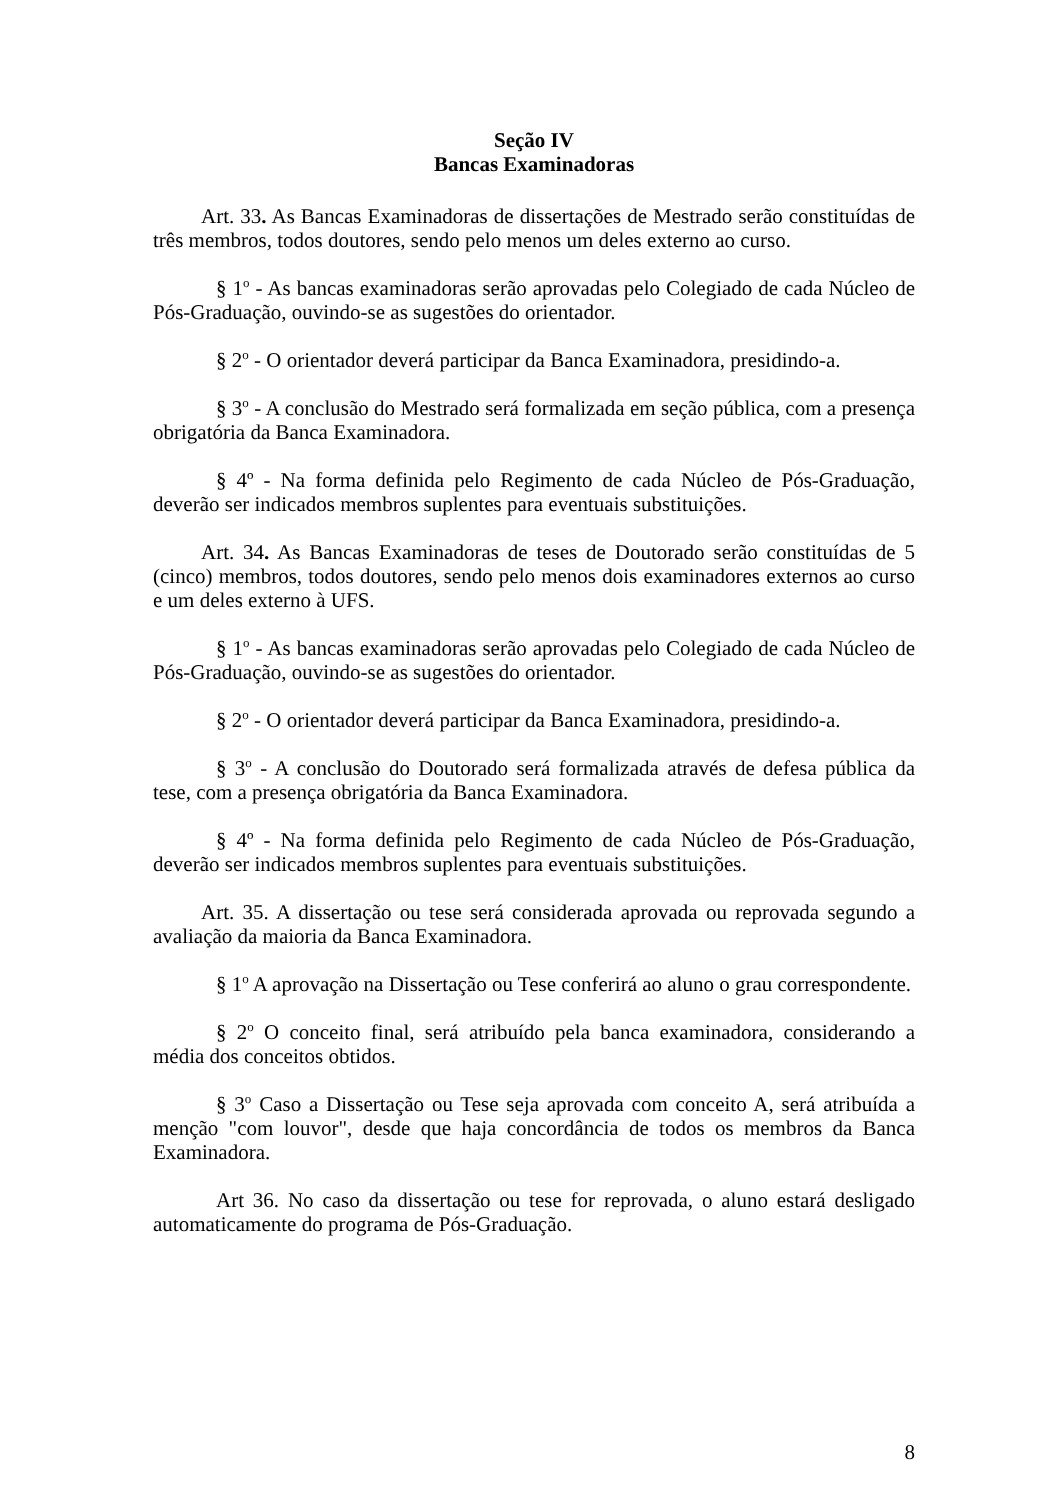Seção IV
Bancas Examinadoras
Art. 33. As Bancas Examinadoras de dissertações de Mestrado serão constituídas de três membros, todos doutores, sendo pelo menos um deles externo ao curso.
§ 1<sup>o</sup> - As bancas examinadoras serão aprovadas pelo Colegiado de cada Núcleo de Pós-Graduação, ouvindo-se as sugestões do orientador.
§ 2<sup>o</sup> - O orientador deverá participar da Banca Examinadora, presidindo-a.
§ 3<sup>o</sup> - A conclusão do Mestrado será formalizada em seção pública, com a presença obrigatória da Banca Examinadora.
§ 4º - Na forma definida pelo Regimento de cada Núcleo de Pós-Graduação, deverão ser indicados membros suplentes para eventuais substituições.
Art. 34. As Bancas Examinadoras de teses de Doutorado serão constituídas de 5 (cinco) membros, todos doutores, sendo pelo menos dois examinadores externos ao curso e um deles externo à UFS.
§ 1<sup>o</sup> - As bancas examinadoras serão aprovadas pelo Colegiado de cada Núcleo de Pós-Graduação, ouvindo-se as sugestões do orientador.
§ 2<sup>o</sup> - O orientador deverá participar da Banca Examinadora, presidindo-a.
§ 3<sup>o</sup> - A conclusão do Doutorado será formalizada através de defesa pública da tese, com a presença obrigatória da Banca Examinadora.
§ 4º - Na forma definida pelo Regimento de cada Núcleo de Pós-Graduação, deverão ser indicados membros suplentes para eventuais substituições.
Art. 35. A dissertação ou tese será considerada aprovada ou reprovada segundo a avaliação da maioria da Banca Examinadora.
§ 1<sup>o</sup> A aprovação na Dissertação ou Tese conferirá ao aluno o grau correspondente.
§ 2<sup>o</sup> O conceito final, será atribuído pela banca examinadora, considerando a média dos conceitos obtidos.
§ 3<sup>o</sup> Caso a Dissertação ou Tese seja aprovada com conceito A, será atribuída a menção "com louvor", desde que haja concordância de todos os membros da Banca Examinadora.
Art 36. No caso da dissertação ou tese for reprovada, o aluno estará desligado automaticamente do programa de Pós-Graduação.
8